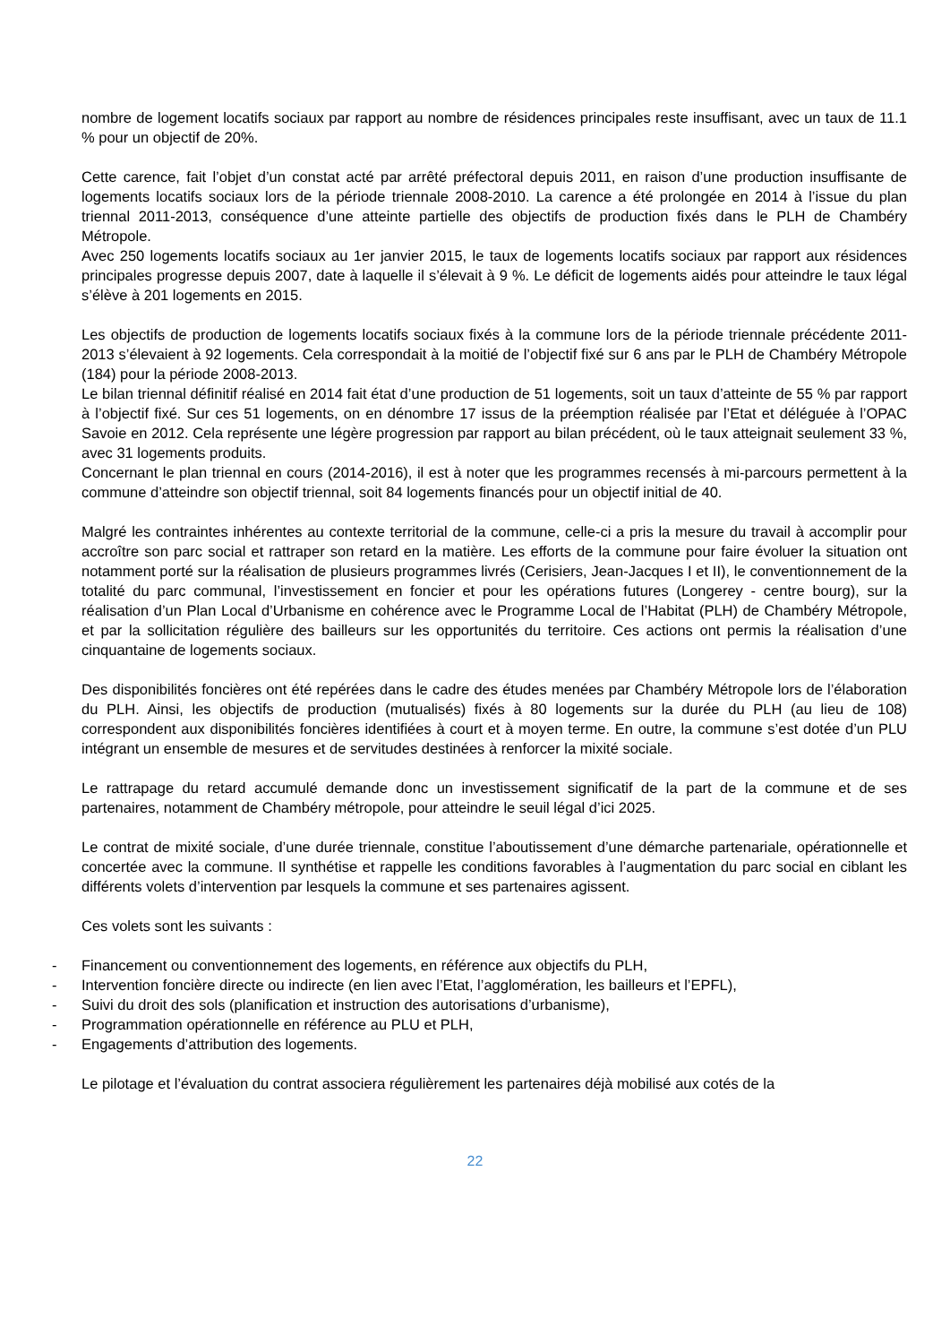nombre de logement locatifs sociaux par rapport au nombre de résidences principales reste insuffisant, avec un taux de 11.1 % pour un objectif de 20%.
Cette carence, fait l’objet d’un constat acté par arrêté préfectoral depuis 2011, en raison d’une production insuffisante de logements locatifs sociaux lors de la période triennale 2008-2010. La carence a été prolongée en 2014 à l’issue du plan triennal 2011-2013, conséquence d’une atteinte partielle des objectifs de production fixés dans le PLH de Chambéry Métropole.
Avec 250 logements locatifs sociaux au 1er janvier 2015, le taux de logements locatifs sociaux par rapport aux résidences principales progresse depuis 2007, date à laquelle il s’élevait à 9 %. Le déficit de logements aidés pour atteindre le taux légal s’élève à 201 logements en 2015.
Les objectifs de production de logements locatifs sociaux fixés à la commune lors de la période triennale précédente 2011-2013 s’élevaient à 92 logements. Cela correspondait à la moitié de l’objectif fixé sur 6 ans par le PLH de Chambéry Métropole (184) pour la période 2008-2013.
Le bilan triennal définitif réalisé en 2014 fait état d’une production de 51 logements, soit un taux d’atteinte de 55 % par rapport à l’objectif fixé. Sur ces 51 logements, on en dénombre 17 issus de la préemption réalisée par l’Etat et déléguée à l’OPAC Savoie en 2012. Cela représente une légère progression par rapport au bilan précédent, où le taux atteignait seulement 33 %, avec 31 logements produits.
Concernant le plan triennal en cours (2014-2016), il est à noter que les programmes recensés à mi-parcours permettent à la commune d’atteindre son objectif triennal, soit 84 logements financés pour un objectif initial de 40.
Malgré les contraintes inhérentes au contexte territorial de la commune, celle-ci a pris la mesure du travail à accomplir pour accroître son parc social et rattraper son retard en la matière. Les efforts de la commune pour faire évoluer la situation ont notamment porté sur la réalisation de plusieurs programmes livrés (Cerisiers, Jean-Jacques I et II), le conventionnement de la totalité du parc communal, l’investissement en foncier et pour les opérations futures (Longerey - centre bourg), sur la réalisation d’un Plan Local d’Urbanisme en cohérence avec le Programme Local de l’Habitat (PLH) de Chambéry Métropole, et par la sollicitation régulière des bailleurs sur les opportunités du territoire. Ces actions ont permis la réalisation d’une cinquantaine de logements sociaux.
Des disponibilités foncières ont été repérées dans le cadre des études menées par Chambéry Métropole lors de l’élaboration du PLH. Ainsi, les objectifs de production (mutualisés) fixés à 80 logements sur la durée du PLH (au lieu de 108) correspondent aux disponibilités foncières identifiées à court et à moyen terme. En outre, la commune s’est dotée d’un PLU intégrant un ensemble de mesures et de servitudes destinées à renforcer la mixité sociale.
Le rattrapage du retard accumulé demande donc un investissement significatif de la part de la commune et de ses partenaires, notamment de Chambéry métropole, pour atteindre le seuil légal d’ici 2025.
Le contrat de mixité sociale, d’une durée triennale, constitue l’aboutissement d’une démarche partenariale, opérationnelle et concertée avec la commune. Il synthétise et rappelle les conditions favorables à l’augmentation du parc social en ciblant les différents volets d’intervention par lesquels la commune et ses partenaires agissent.
Ces volets sont les suivants :
- Financement ou conventionnement des logements, en référence aux objectifs du PLH,
- Intervention foncière directe ou indirecte (en lien avec l’Etat, l’agglomération, les bailleurs et l’EPFL),
- Suivi du droit des sols (planification et instruction des autorisations d’urbanisme),
- Programmation opérationnelle en référence au PLU et PLH,
- Engagements d’attribution des logements.
Le pilotage et l’évaluation du contrat associera régulièrement les partenaires déjà mobilisé aux cotés de la
22